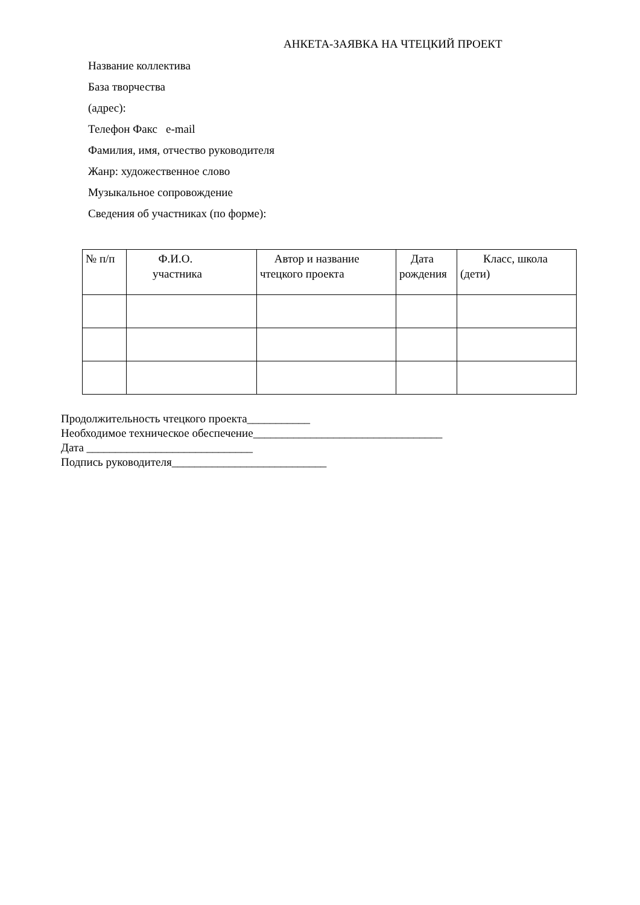АНКЕТА-ЗАЯВКА НА ЧТЕЦКИЙ ПРОЕКТ
Название коллектива
База творчества
(адрес):
Телефон Факс e-mail
Фамилия, имя, отчество руководителя
Жанр: художественное слово
Музыкальное сопровождение
Сведения об участниках (по форме):
| № п/п | Ф.И.О. участника | Автор и название чтецкого проекта | Дата рождения | Класс, школа (дети) |
| --- | --- | --- | --- | --- |
Продолжительность чтецкого проекта___________
Необходимое техническое обеспечение_________________________________
Дата _____________________________
Подпись руководителя___________________________